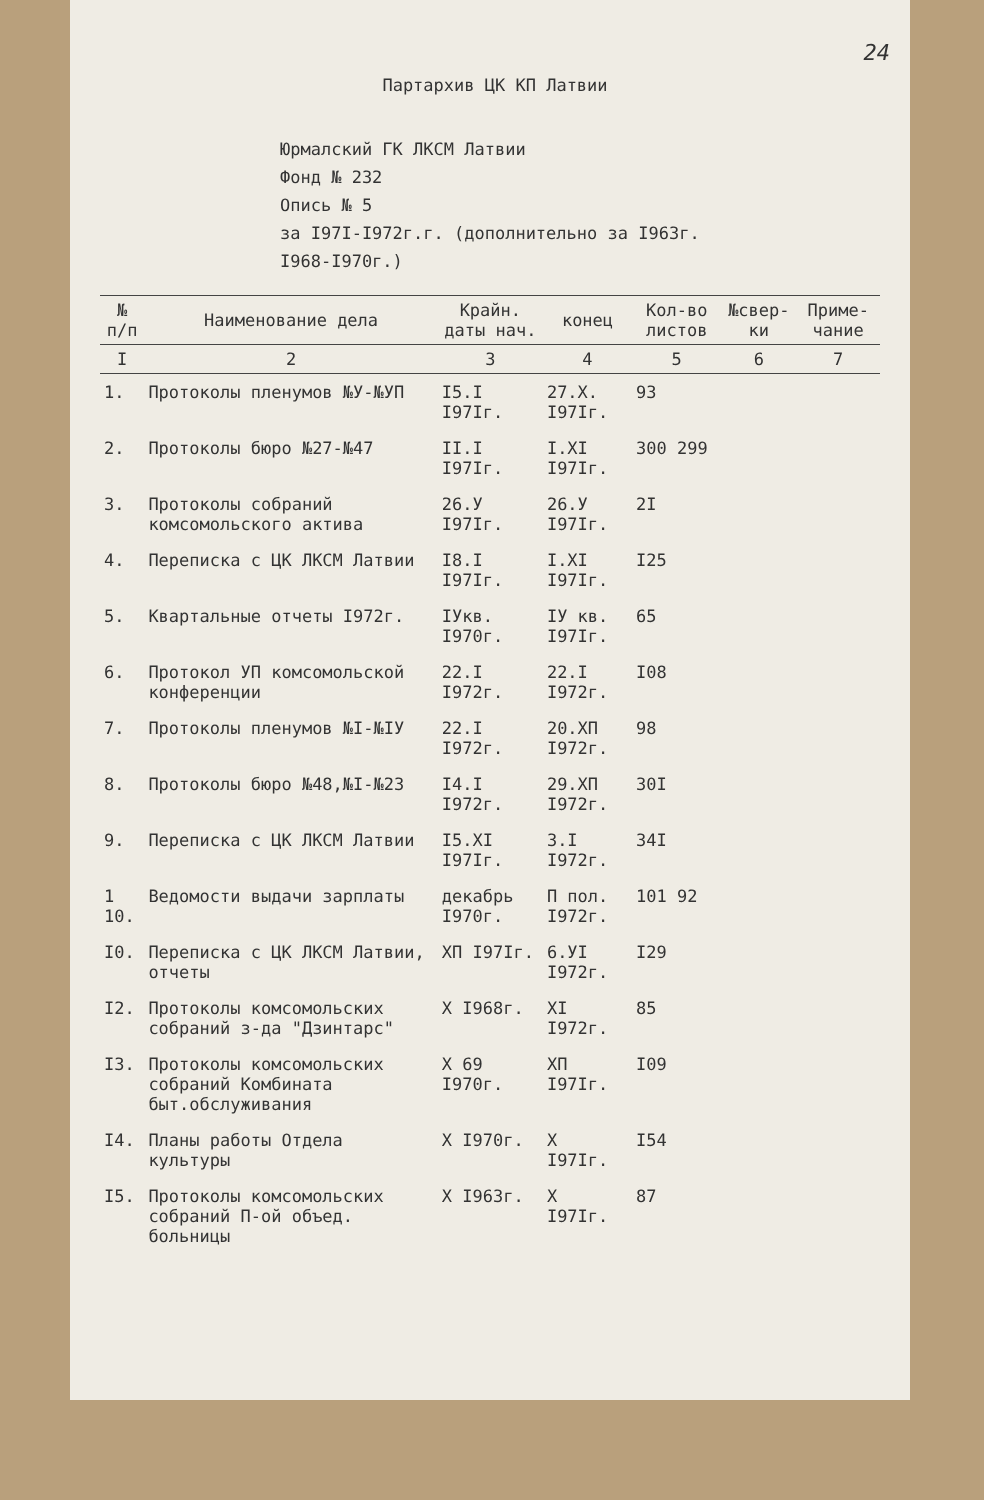24
Партархив ЦК КП Латвии
Юрмалский ГК ЛКСМ Латвии
Фонд № 232
Опись № 5
за I97I-I972г.г. (дополнительно за I963г.
I968-I970г.)
| № п/п | Наименование дела | Крайн. даты нач. | конец | Кол-во листов | №свер-ки | Приме-чание |
| --- | --- | --- | --- | --- | --- | --- |
| I | 2 | 3 | 4 | 5 | 6 | 7 |
| 1. | Протоколы пленумов №У-№УП | I5.I I97Iг. | 27.X. I97Iг. | 93 | | |
| 2. | Протоколы бюро №27-№47 | II.I I97Iг. | I.XI I97Iг. | 300 299 | | |
| 3. | Протоколы собраний комсомольского актива | 26.У I97Iг. | 26.У I97Iг. | 2I | | |
| 4. | Переписка с ЦК ЛКСМ Латвии | I8.I I97Iг. | I.XI I97Iг. | I25 | | |
| 5. | Квартальные отчеты I972г. | IУкв. I970г. | IУ кв. I97Iг. | 65 | | |
| 6. | Протокол УП комсомольской конференции | 22.I I972г. | 22.I I972г. | I08 | | |
| 7. | Протоколы пленумов №I-№IУ | 22.I I972г. | 20.XП I972г. | 98 | | |
| 8. | Протоколы бюро №48,№I-№23 | I4.I I972г. | 29.XП I972г. | 30I | | |
| 9. | Переписка с ЦК ЛКСМ Латвии | I5.XI I97Iг. | 3.I I972г. | 34I | | |
| 1 10. | Ведомости выдачи зарплаты | декабрь I970г. | П пол. I972г. | 101 92 | | |
| I0. | Переписка с ЦК ЛКСМ Латвии, отчеты | XП I97Iг. | 6.УI I972г. | I29 | | |
| I2. | Протоколы комсомольских собраний з-да "Дзинтарс" | X I968г. | XI I972г. | 85 | | |
| I3. | Протоколы комсомольских собраний Комбината быт.обслуживания | X 69 I970г. | XП I97Iг. | I09 | | |
| I4. | Планы работы Отдела культуры | X I970г. | X I97Iг. | I54 | | |
| I5. | Протоколы комсомольских собраний П-ой объед. больницы | X I963г. | X I97Iг. | 87 | | |